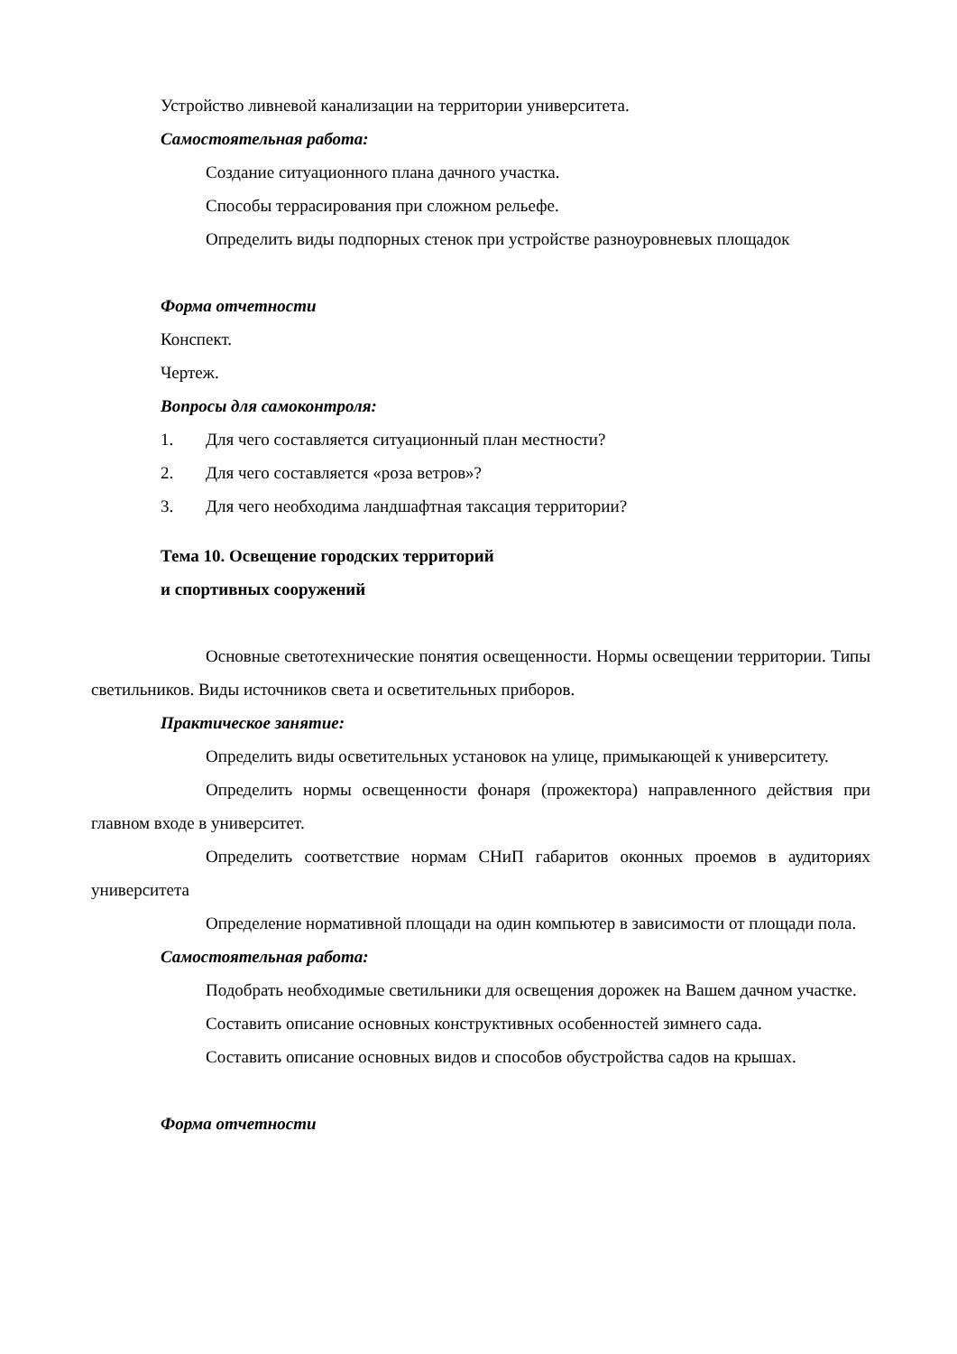Устройство ливневой канализации на территории университета.
Самостоятельная работа:
Создание ситуационного плана дачного участка.
Способы террасирования при сложном рельефе.
Определить виды подпорных стенок при устройстве разноуровневых площадок
Форма отчетности
Конспект.
Чертеж.
Вопросы для самоконтроля:
1. Для чего составляется ситуационный план местности?
2. Для чего составляется «роза ветров»?
3. Для чего необходима ландшафтная таксация территории?
Тема 10. Освещение городских территорий
и спортивных сооружений
Основные светотехнические понятия освещенности. Нормы освещении территории. Типы светильников. Виды источников света и осветительных приборов.
Практическое занятие:
Определить виды осветительных установок на улице, примыкающей к университету.
Определить нормы освещенности фонаря (прожектора) направленного действия при главном входе в университет.
Определить соответствие нормам СНиП габаритов оконных проемов в аудиториях университета
Определение нормативной площади на один компьютер в зависимости от площади пола.
Самостоятельная работа:
Подобрать необходимые светильники для освещения дорожек на Вашем дачном участке.
Составить описание основных конструктивных особенностей зимнего сада.
Составить описание основных видов и способов обустройства садов на крышах.
Форма отчетности